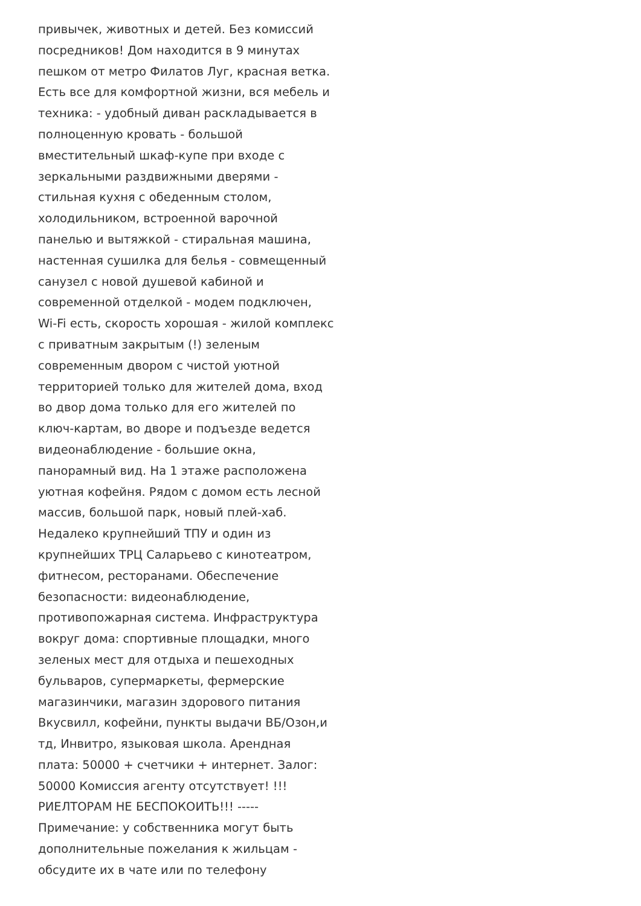привычек, животных и детей. Без комиссий посредников! Дом находится в 9 минутах пешком от метро Филатов Луг, красная ветка. Есть все для комфортной жизни, вся мебель и техника: - удобный диван раскладывается в полноценную кровать - большой вместительный шкаф-купе при входе с зеркальными раздвижными дверями - стильная кухня с обеденным столом, холодильником, встроенной варочной панелью и вытяжкой - стиральная машина, настенная сушилка для белья - совмещенный санузел с новой душевой кабиной и современной отделкой - модем подключен, Wi-Fi есть, скорость хорошая - жилой комплекс с приватным закрытым (!) зеленым современным двором с чистой уютной территорией только для жителей дома, вход во двор дома только для его жителей по ключ-картам, во дворе и подъезде ведется видеонаблюдение - большие окна, панорамный вид. На 1 этаже расположена уютная кофейня. Рядом с домом есть лесной массив, большой парк, новый плей-хаб. Недалеко крупнейший ТПУ и один из крупнейших ТРЦ Саларьево с кинотеатром, фитнесом, ресторанами. Обеспечение безопасности: видеонаблюдение, противопожарная система. Инфраструктура вокруг дома: спортивные площадки, много зеленых мест для отдыха и пешеходных бульваров, супермаркеты, фермерские магазинчики, магазин здорового питания Вкусвилл, кофейни, пункты выдачи ВБ/Озон,и тд, Инвитро, языковая школа. Арендная плата: 50000 + счетчики + интернет. Залог: 50000 Комиссия агенту отсутствует! !!!РИЕЛТОРАМ НЕ БЕСПОКОИТЬ!!! ----- Примечание: у собственника могут быть дополнительные пожелания к жильцам - обсудите их в чате или по телефону